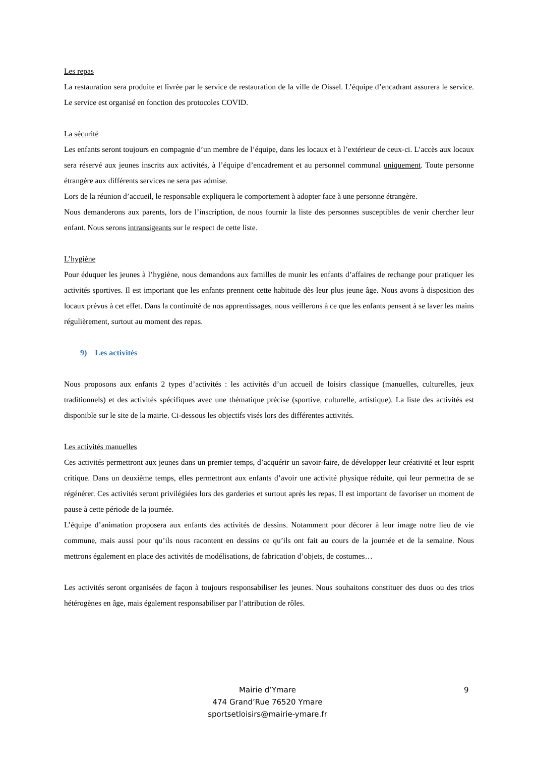Les repas
La restauration sera produite et livrée par le service de restauration de la ville de Oissel. L’équipe d’encadrant assurera le service. Le service est organisé en fonction des protocoles COVID.
La sécurité
Les enfants seront toujours en compagnie d’un membre de l’équipe, dans les locaux et à l’extérieur de ceux-ci. L’accès aux locaux sera réservé aux jeunes inscrits aux activités, à l’équipe d’encadrement et au personnel communal uniquement. Toute personne étrangère aux différents services ne sera pas admise.
Lors de la réunion d’accueil, le responsable expliquera le comportement à adopter face à une personne étrangère.
Nous demanderons aux parents, lors de l’inscription, de nous fournir la liste des personnes susceptibles de venir chercher leur enfant. Nous serons intransigeants sur le respect de cette liste.
L’hygiène
Pour éduquer les jeunes à l’hygiène, nous demandons aux familles de munir les enfants d’affaires de rechange pour pratiquer les activités sportives. Il est important que les enfants prennent cette habitude dès leur plus jeune âge. Nous avons à disposition des locaux prévus à cet effet. Dans la continuité de nos apprentissages, nous veillerons à ce que les enfants pensent à se laver les mains régulièrement, surtout au moment des repas.
9) Les activités
Nous proposons aux enfants 2 types d’activités : les activités d’un accueil de loisirs classique (manuelles, culturelles, jeux traditionnels) et des activités spécifiques avec une thématique précise (sportive, culturelle, artistique). La liste des activités est disponible sur le site de la mairie. Ci-dessous les objectifs visés lors des différentes activités.
Les activités manuelles
Ces activités permettront aux jeunes dans un premier temps, d’acquérir un savoir-faire, de développer leur créativité et leur esprit critique. Dans un deuxième temps, elles permettront aux enfants d’avoir une activité physique réduite, qui leur permettra de se régénérer. Ces activités seront privilégiées lors des garderies et surtout après les repas. Il est important de favoriser un moment de pause à cette période de la journée.
L’équipe d’animation proposera aux enfants des activités de dessins. Notamment pour décorer à leur image notre lieu de vie commune, mais aussi pour qu’ils nous racontent en dessins ce qu’ils ont fait au cours de la journée et de la semaine. Nous mettrons également en place des activités de modélisations, de fabrication d’objets, de costumes…
Les activités seront organisées de façon à toujours responsabiliser les jeunes. Nous souhaitons constituer des duos ou des trios hétérogènes en âge, mais également responsabiliser par l’attribution de rôles.
9
Mairie d’Ymare
474 Grand’Rue 76520 Ymare
sportsetloisirs@mairie-ymare.fr